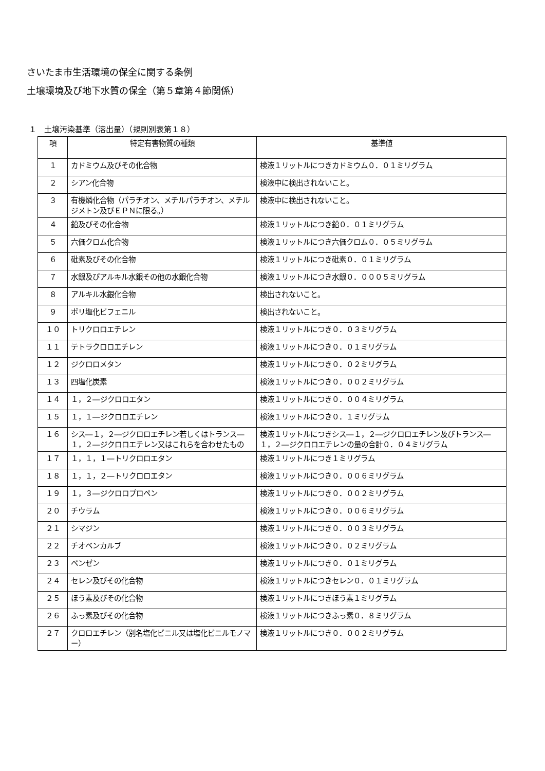さいたま市生活環境の保全に関する条例
土壌環境及び地下水質の保全（第５章第４節関係）
１　土壌汚染基準（溶出量）（規則別表第１８）
| 項 | 特定有害物質の種類 | 基準値 |
| --- | --- | --- |
| １ | カドミウム及びその化合物 | 検液１リットルにつきカドミウム０．０１ミリグラム |
| ２ | シアン化合物 | 検液中に検出されないこと。 |
| ３ | 有機燐化合物（パラチオン、メチルパラチオン、メチルジメトン及びＥＰＮに限る。） | 検液中に検出されないこと。 |
| ４ | 鉛及びその化合物 | 検液１リットルにつき鉛０．０１ミリグラム |
| ５ | 六価クロム化合物 | 検液１リットルにつき六価クロム０．０５ミリグラム |
| ６ | 砒素及びその化合物 | 検液１リットルにつき砒素０．０１ミリグラム |
| ７ | 水銀及びアルキル水銀その他の水銀化合物 | 検液１リットルにつき水銀０．０００５ミリグラム |
| ８ | アルキル水銀化合物 | 検出されないこと。 |
| ９ | ポリ塩化ビフェニル | 検出されないこと。 |
| １０ | トリクロロエチレン | 検液１リットルにつき０．０３ミリグラム |
| １１ | テトラクロロエチレン | 検液１リットルにつき０．０１ミリグラム |
| １２ | ジクロロメタン | 検液１リットルにつき０．０２ミリグラム |
| １３ | 四塩化炭素 | 検液１リットルにつき０．００２ミリグラム |
| １４ | １，２―ジクロロエタン | 検液１リットルにつき０．００４ミリグラム |
| １５ | １，１―ジクロロエチレン | 検液１リットルにつき０．１ミリグラム |
| １６ | シス―１，２―ジクロロエチレン若しくはトランス―１，２―ジクロロエチレン又はこれらを合わせたもの | 検液１リットルにつきシス―１，２―ジクロロエチレン及びトランス―１，２―ジクロロエチレンの量の合計０．０４ミリグラム |
| １７ | １，１，１―トリクロロエタン | 検液１リットルにつき１ミリグラム |
| １８ | １，１，２―トリクロロエタン | 検液１リットルにつき０．００６ミリグラム |
| １９ | １，３―ジクロロプロペン | 検液１リットルにつき０．００２ミリグラム |
| ２０ | チウラム | 検液１リットルにつき０．００６ミリグラム |
| ２１ | シマジン | 検液１リットルにつき０．００３ミリグラム |
| ２２ | チオベンカルブ | 検液１リットルにつき０．０２ミリグラム |
| ２３ | ベンゼン | 検液１リットルにつき０．０１ミリグラム |
| ２４ | セレン及びその化合物 | 検液１リットルにつきセレン０．０１ミリグラム |
| ２５ | ほう素及びその化合物 | 検液１リットルにつきほう素１ミリグラム |
| ２６ | ふっ素及びその化合物 | 検液１リットルにつきふっ素０．８ミリグラム |
| ２７ | クロロエチレン（別名塩化ビニル又は塩化ビニルモノマー） | 検液１リットルにつき０．００２ミリグラム |